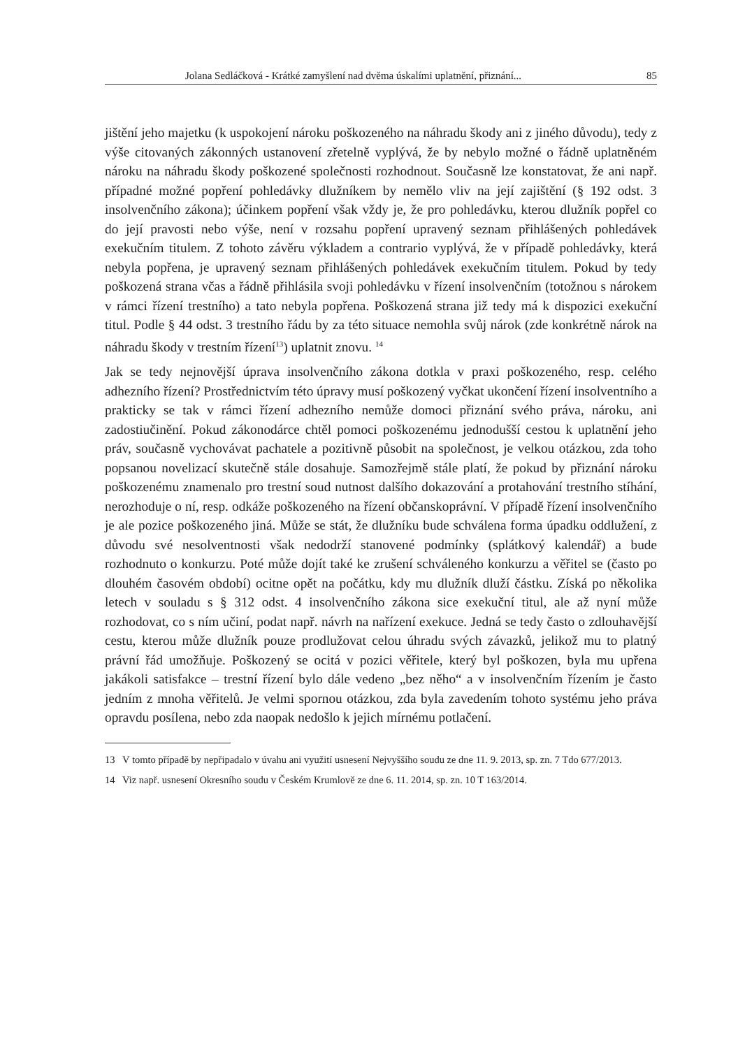Jolana Sedláčková - Krátké zamyšlení nad dvěma úskalími uplatnění, přiznání... 85
jištění jeho majetku (k uspokojení nároku poškozeného na náhradu škody ani z jiného důvodu), tedy z výše citovaných zákonných ustanovení zřetelně vyplývá, že by nebylo možné o řádně uplatněném nároku na náhradu škody poškozené společnosti rozhodnout. Současně lze konstatovat, že ani např. případné možné popření pohledávky dlužníkem by nemělo vliv na její zajištění (§ 192 odst. 3 insolvenčního zákona); účinkem popření však vždy je, že pro pohledávku, kterou dlužník popřel co do její pravosti nebo výše, není v rozsahu popření upravený seznam přihlášených pohledávek exekučním titulem. Z tohoto závěru výkladem a contrario vyplývá, že v případě pohledávky, která nebyla popřena, je upravený seznam přihlášených pohledávek exekučním titulem. Pokud by tedy poškozená strana včas a řádně přihlásila svoji pohledávku v řízení insolvenčním (totožnou s nárokem v rámci řízení trestního) a tato nebyla popřena. Poškozená strana již tedy má k dispozici exekuční titul. Podle § 44 odst. 3 trestního řádu by za této situace nemohla svůj nárok (zde konkrétně nárok na náhradu škody v trestním řízení<sup>13</sup>) uplatnit znovu. <sup>14</sup>
Jak se tedy nejnovější úprava insolvenčního zákona dotkla v praxi poškozeného, resp. celého adhezního řízení? Prostřednictvím této úpravy musí poškozený vyčkat ukončení řízení insolventního a prakticky se tak v rámci řízení adhezního nemůže domoci přiznání svého práva, nároku, ani zadostiučinění. Pokud zákonodárce chtěl pomoci poškozenému jednodušší cestou k uplatnění jeho práv, současně vychovávat pachatele a pozitivně působit na společnost, je velkou otázkou, zda toho popsanou novelizací skutečně stále dosahuje. Samozřejmě stále platí, že pokud by přiznání nároku poškozenému znamenalo pro trestní soud nutnost dalšího dokazování a protahování trestního stíhání, nerozhoduje o ní, resp. odkáže poškozeného na řízení občanskoprávní. V případě řízení insolvenčního je ale pozice poškozeného jiná. Může se stát, že dlužníku bude schválena forma úpadku oddlužení, z důvodu své nesolventnosti však nedodrží stanovené podmínky (splátkový kalendář) a bude rozhodnuto o konkurzu. Poté může dojít také ke zrušení schváleného konkurzu a věřitel se (často po dlouhém časovém období) ocitne opět na počátku, kdy mu dlužník dluží částku. Získá po několika letech v souladu s § 312 odst. 4 insolvenčního zákona sice exekuční titul, ale až nyní může rozhodovat, co s ním učiní, podat např. návrh na nařízení exekuce. Jedná se tedy často o zdlouhavější cestu, kterou může dlužník pouze prodlužovat celou úhradu svých závazků, jelikož mu to platný právní řád umožňuje. Poškozený se ocitá v pozici věřitele, který byl poškozen, byla mu upřena jakákoli satisfakce – trestní řízení bylo dále vedeno „bez něho“ a v insolvenčním řízením je často jedním z mnoha věřitelů. Je velmi spornou otázkou, zda byla zavedením tohoto systému jeho práva opravdu posílena, nebo zda naopak nedošlo k jejich mírnému potlačení.
13 V tomto případě by nepřipadalo v úvahu ani využití usnesení Nejvyššího soudu ze dne 11. 9. 2013, sp. zn. 7 Tdo 677/2013.
14 Viz např. usnesení Okresního soudu v Českém Krumlově ze dne 6. 11. 2014, sp. zn. 10 T 163/2014.